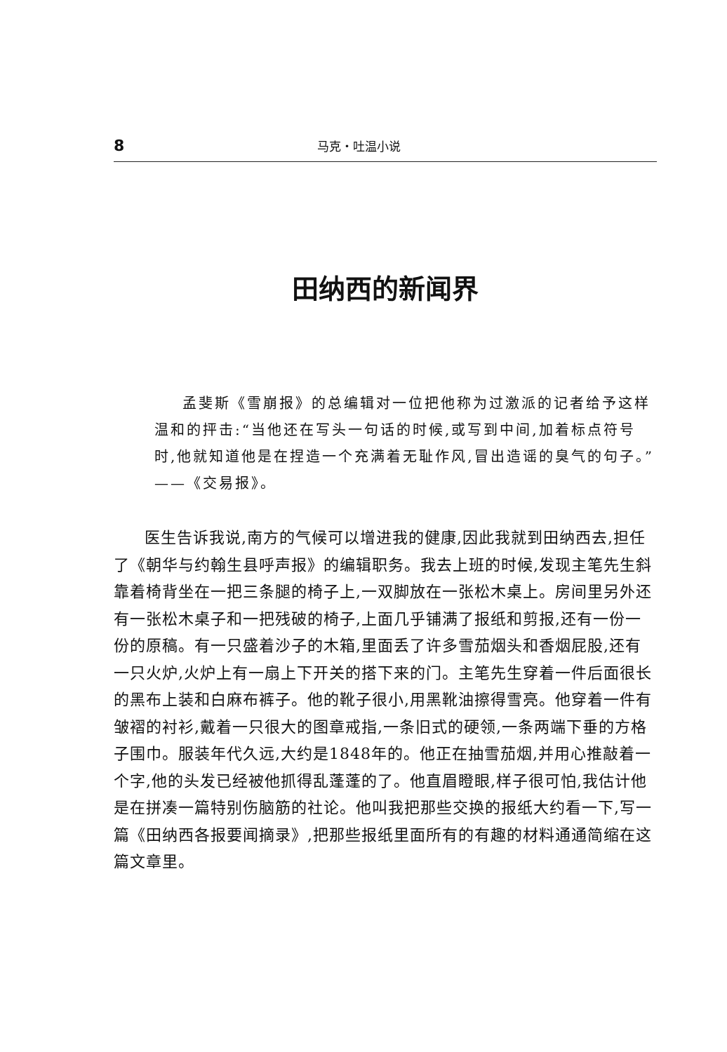8 马克・吐温小说
田纳西的新闻界
孟斐斯《雪崩报》的总编辑对一位把他称为过激派的记者给予这样温和的抨击:“当他还在写头一句话的时候,或写到中间,加着标点符号时,他就知道他是在捏造一个充满着无耻作风,冒出造谣的臭气的句子。”——《交易报》。
医生告诉我说,南方的气候可以增进我的健康,因此我就到田纳西去,担任了《朝华与约翰生县呼声报》的编辑职务。我去上班的时候,发现主笔先生斜靠着椅背坐在一把三条腿的椅子上,一双脚放在一张松木桌上。房间里另外还有一张松木桌子和一把残破的椅子,上面几乎铺满了报纸和剪报,还有一份一份的原稿。有一只盛着沙子的木箱,里面丢了许多雪茄烟头和香烟屁股,还有一只火炉,火炉上有一扇上下开关的搭下来的门。主笔先生穿着一件后面很长的黑布上装和白麻布裤子。他的靴子很小,用黑靴油擦得雪亮。他穿着一件有皱褶的衬衫,戴着一只很大的图章戒指,一条旧式的硬领,一条两端下垂的方格子围巾。服装年代久远,大约是1848年的。他正在抽雪茄烟,并用心推敲着一个字,他的头发已经被他抓得乱蓬蓬的了。他直眉瞪眼,样子很可怕,我估计他是在拼凑一篇特别伤脑筋的社论。他叫我把那些交换的报纸大约看一下,写一篇《田纳西各报要闻摘录》,把那些报纸里面所有的有趣的材料通通简缩在这篇文章里。